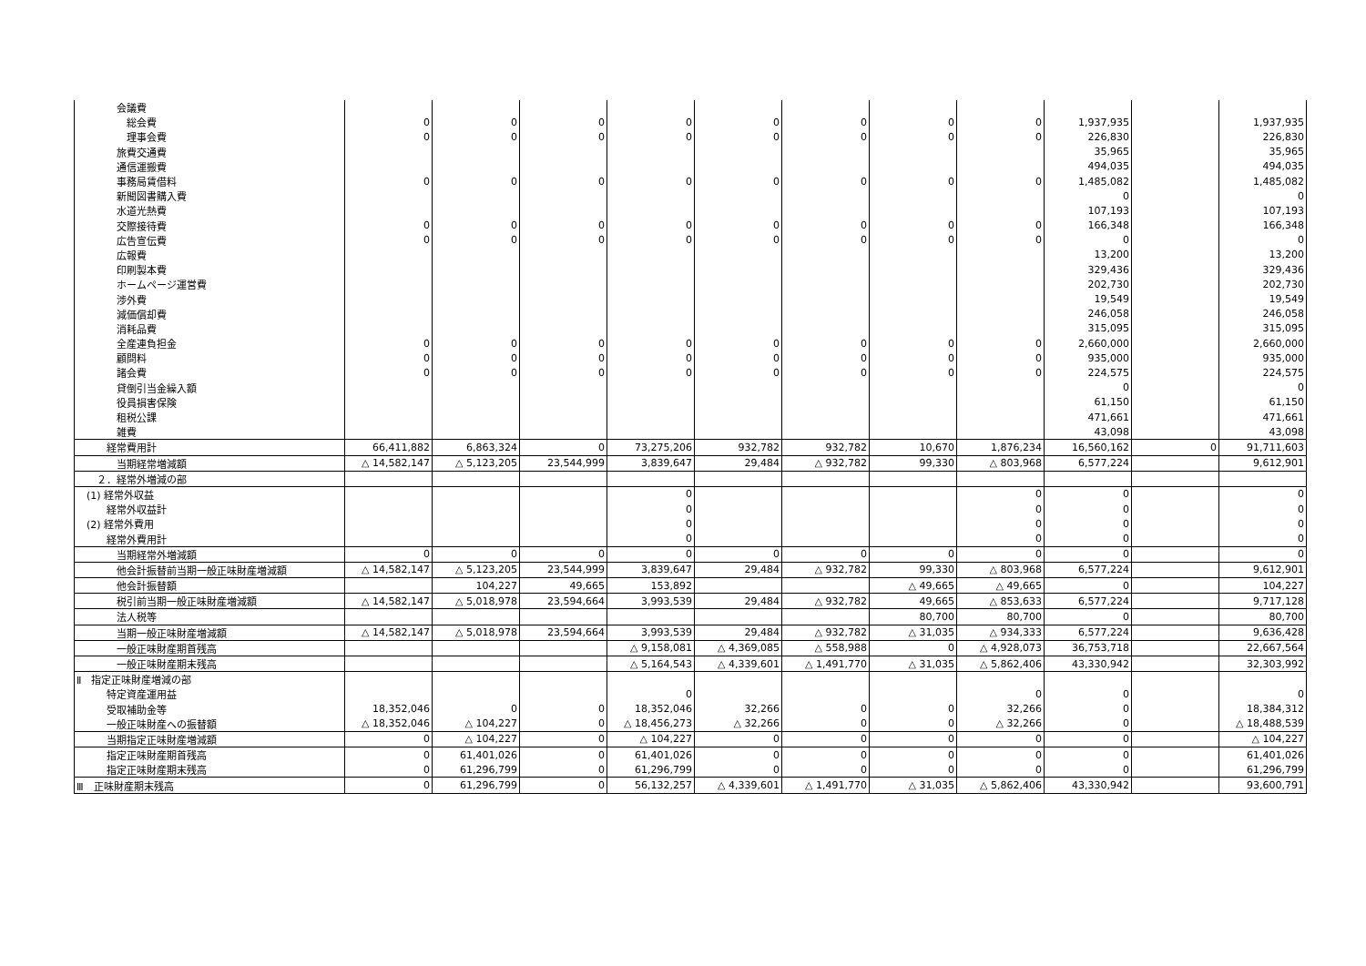| 会議費 | | | | | | | | | | | |
| 総会費 | 0 | 0 | 0 | 0 | 0 | 0 | 0 | 0 | 1,937,935 | | 1,937,935 |
| 理事会費 | 0 | 0 | 0 | 0 | 0 | 0 | 0 | 0 | 226,830 | | 226,830 |
| 旅費交通費 | | | | | | | | | 35,965 | | 35,965 |
| 通信運搬費 | | | | | | | | | 494,035 | | 494,035 |
| 事務局賃借料 | 0 | 0 | 0 | 0 | 0 | 0 | 0 | 0 | 1,485,082 | | 1,485,082 |
| 新聞図書購入費 | | | | | | | | | 0 | | 0 |
| 水道光熱費 | | | | | | | | | 107,193 | | 107,193 |
| 交際接待費 | 0 | 0 | 0 | 0 | 0 | 0 | 0 | 0 | 166,348 | | 166,348 |
| 広告宣伝費 | 0 | 0 | 0 | 0 | 0 | 0 | 0 | 0 | 0 | | 0 |
| 広報費 | | | | | | | | | 13,200 | | 13,200 |
| 印刷製本費 | | | | | | | | | 329,436 | | 329,436 |
| ホームページ運営費 | | | | | | | | | 202,730 | | 202,730 |
| 渉外費 | | | | | | | | | 19,549 | | 19,549 |
| 減価償却費 | | | | | | | | | 246,058 | | 246,058 |
| 消耗品費 | | | | | | | | | 315,095 | | 315,095 |
| 全産連負担金 | 0 | 0 | 0 | 0 | 0 | 0 | 0 | 0 | 2,660,000 | | 2,660,000 |
| 顧問料 | 0 | 0 | 0 | 0 | 0 | 0 | 0 | 0 | 935,000 | | 935,000 |
| 諸会費 | 0 | 0 | 0 | 0 | 0 | 0 | 0 | 0 | 224,575 | | 224,575 |
| 貸倒引当金繰入額 | | | | | | | | | 0 | | 0 |
| 役員損害保険 | | | | | | | | | 61,150 | | 61,150 |
| 租税公課 | | | | | | | | | 471,661 | | 471,661 |
| 雑費 | | | | | | | | | 43,098 | | 43,098 |
| 経常費用計 | 66,411,882 | 6,863,324 | 0 | 73,275,206 | 932,782 | 932,782 | 10,670 | 1,876,234 | 16,560,162 | 0 | 91,711,603 |
| 当期経常増減額 | △ 14,582,147 | △ 5,123,205 | 23,544,999 | 3,839,647 | 29,484 | △ 932,782 | 99,330 | △ 803,968 | 6,577,224 | | 9,612,901 |
| ２．経常外増減の部 | | | | | | | | | | | |
| (1) 経常外収益 | | | | 0 | | | | 0 | 0 | | 0 |
| 経常外収益計 | | | | 0 | | | | 0 | 0 | | 0 |
| (2) 経常外費用 | | | | 0 | | | | 0 | 0 | | 0 |
| 経常外費用計 | | | | 0 | | | | 0 | 0 | | 0 |
| 当期経常外増減額 | 0 | 0 | 0 | 0 | 0 | 0 | 0 | 0 | 0 | | 0 |
| 他会計振替前当期一般正味財産増減額 | △ 14,582,147 | △ 5,123,205 | 23,544,999 | 3,839,647 | 29,484 | △ 932,782 | 99,330 | △ 803,968 | 6,577,224 | | 9,612,901 |
| 他会計振替額 | | 104,227 | 49,665 | 153,892 | | | △ 49,665 | △ 49,665 | 0 | | 104,227 |
| 税引前当期一般正味財産増減額 | △ 14,582,147 | △ 5,018,978 | 23,594,664 | 3,993,539 | 29,484 | △ 932,782 | 49,665 | △ 853,633 | 6,577,224 | | 9,717,128 |
| 法人税等 | | | | | | | 80,700 | 80,700 | 0 | | 80,700 |
| 当期一般正味財産増減額 | △ 14,582,147 | △ 5,018,978 | 23,594,664 | 3,993,539 | 29,484 | △ 932,782 | △ 31,035 | △ 934,333 | 6,577,224 | | 9,636,428 |
| 一般正味財産期首残高 | | | | △ 9,158,081 | △ 4,369,085 | △ 558,988 | 0 | △ 4,928,073 | 36,753,718 | | 22,667,564 |
| 一般正味財産期末残高 | | | | △ 5,164,543 | △ 4,339,601 | △ 1,491,770 | △ 31,035 | △ 5,862,406 | 43,330,942 | | 32,303,992 |
| Ⅱ 指定正味財産増減の部 | | | | | | | | | | | |
| 特定資産運用益 | | | | 0 | | | | 0 | 0 | | 0 |
| 受取補助金等 | 18,352,046 | 0 | 0 | 18,352,046 | 32,266 | 0 | 0 | 32,266 | 0 | | 18,384,312 |
| 一般正味財産への振替額 | △ 18,352,046 | △ 104,227 | 0 | △ 18,456,273 | △ 32,266 | 0 | 0 | △ 32,266 | 0 | | △ 18,488,539 |
| 当期指定正味財産増減額 | 0 | △ 104,227 | 0 | △ 104,227 | 0 | 0 | 0 | 0 | 0 | | △ 104,227 |
| 指定正味財産期首残高 | 0 | 61,401,026 | 0 | 61,401,026 | 0 | 0 | 0 | 0 | 0 | | 61,401,026 |
| 指定正味財産期末残高 | 0 | 61,296,799 | 0 | 61,296,799 | 0 | 0 | 0 | 0 | 0 | | 61,296,799 |
| Ⅲ 正味財産期末残高 | 0 | 61,296,799 | 0 | 56,132,257 | △ 4,339,601 | △ 1,491,770 | △ 31,035 | △ 5,862,406 | 43,330,942 | | 93,600,791 |